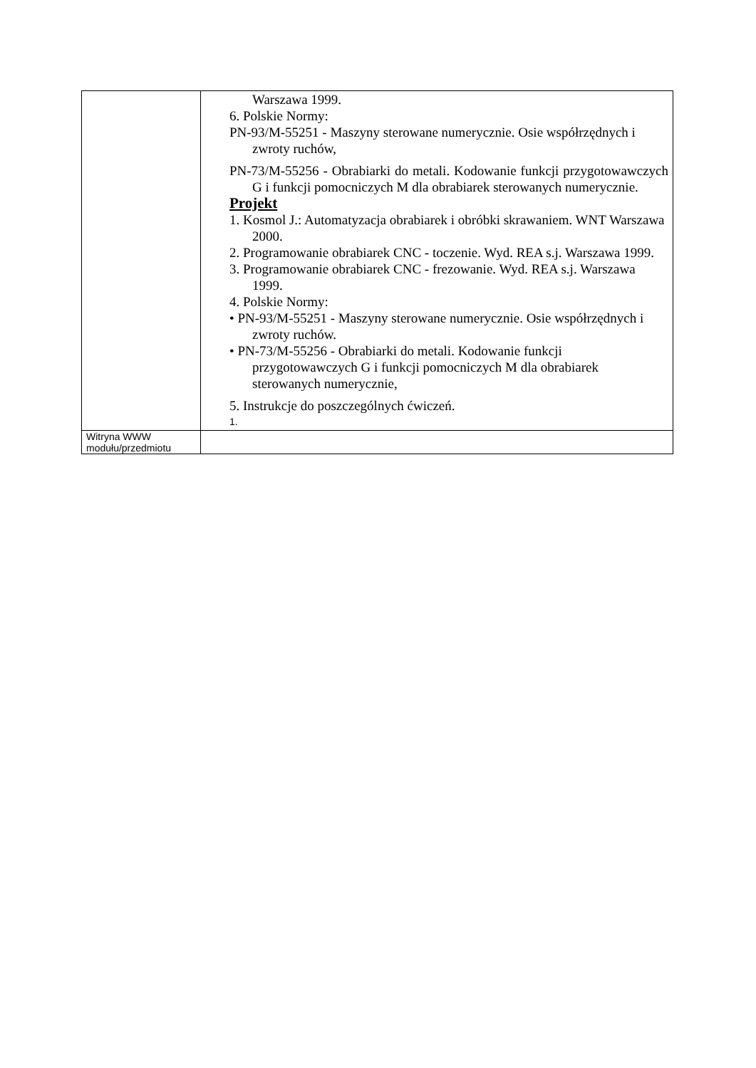| | Warszawa 1999. 6. Polskie Normy: PN-93/M-55251 - Maszyny sterowane numerycznie. Osie współrzędnych i zwroty ruchów, PN-73/M-55256 - Obrabiarki do metali. Kodowanie funkcji przygotowawczych G i funkcji pomocniczych M dla obrabiarek sterowanych numerycznie. Projekt 1. Kosmol J.: Automatyzacja obrabiarek i obróbki skrawaniem. WNT Warszawa 2000. 2. Programowanie obrabiarek CNC - toczenie. Wyd. REA s.j. Warszawa 1999. 3. Programowanie obrabiarek CNC - frezowanie. Wyd. REA s.j. Warszawa 1999. 4. Polskie Normy: • PN-93/M-55251 - Maszyny sterowane numerycznie. Osie współrzędnych i zwroty ruchów. • PN-73/M-55256 - Obrabiarki do metali. Kodowanie funkcji przygotowawczych G i funkcji pomocniczych M dla obrabiarek sterowanych numerycznie, 5. Instrukcje do poszczególnych ćwiczeń. 1. |
| Witryna WWW modułu/przedmiotu | |